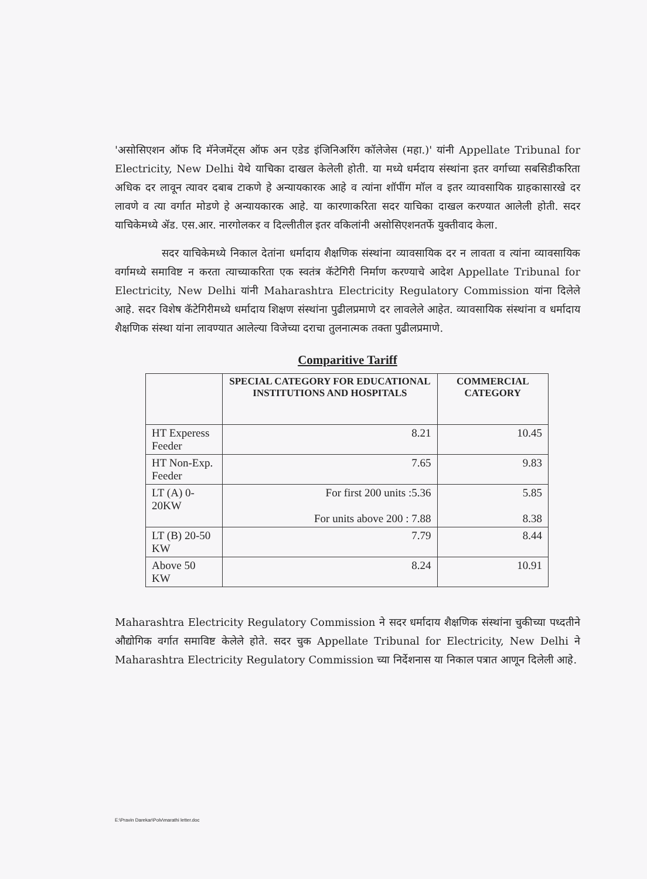'असोसिएशन ऑफ दि मॅनेजमेंट्स ऑफ अन एडेड इंजिनिअरिंग कॉलेजेस (महा.)' यांनी Appellate Tribunal for Electricity, New Delhi येथे याचिका दाखल केलेली होती. या मध्ये धर्मदाय संस्थांना इतर वर्गाच्या सबसिडीकरिता अधिक दर लावून त्यावर दबाब टाकणे हे अन्यायकारक आहे व त्यांना शॉपींग मॉल व इतर व्यावसायिक ग्राहकासारखे दर लावणे व त्या वर्गात मोडणे हे अन्यायकारक आहे. या कारणाकरिता सदर याचिका दाखल करण्यात आलेली होती. सदर याचिकेमध्ये ॲड. एस.आर. नारगोलकर व दिल्लीतील इतर वकिलांनी असोसिएशनतर्फे युक्तीवाद केला.
सदर याचिकेमध्ये निकाल देतांना धर्मादाय शैक्षणिक संस्थांना व्यावसायिक दर न लावता व त्यांना व्यावसायिक वर्गामध्ये समाविष्ट न करता त्याच्याकरिता एक स्वतंत्र कॅटेगिरी निर्माण करण्याचे आदेश Appellate Tribunal for Electricity, New Delhi यांनी Maharashtra Electricity Regulatory Commission यांना दिलेले आहे. सदर विशेष कॅटेगिरीमध्ये धर्मादाय शिक्षण संस्थांना पुढीलप्रमाणे दर लावलेले आहेत. व्यावसायिक संस्थांना व धर्मादाय शैक्षणिक संस्था यांना लावण्यात आलेल्या विजेच्या दराचा तुलनात्मक तक्ता पुढीलप्रमाणे.
Comparitive Tariff
| | SPECIAL CATEGORY FOR EDUCATIONAL INSTITUTIONS AND HOSPITALS | COMMERCIAL CATEGORY |
| --- | --- | --- |
| HT Experess Feeder | 8.21 | 10.45 |
| HT Non-Exp. Feeder | 7.65 | 9.83 |
| LT (A) 0-20KW | For first 200 units :5.36 For units above 200 : 7.88 | 5.85 8.38 |
| LT (B) 20-50 KW | 7.79 | 8.44 |
| Above 50 KW | 8.24 | 10.91 |
Maharashtra Electricity Regulatory Commission ने सदर धर्मादाय शैक्षणिक संस्थांना चुकीच्या पध्दतीने औद्योगिक वर्गात समाविष्ट केलेले होते. सदर चुक Appellate Tribunal for Electricity, New Delhi ने Maharashtra Electricity Regulatory Commission च्या निर्देशनास या निकाल पत्रात आणून दिलेली आहे.
E:\Pravin Darekar\Polv\marathi letter.doc